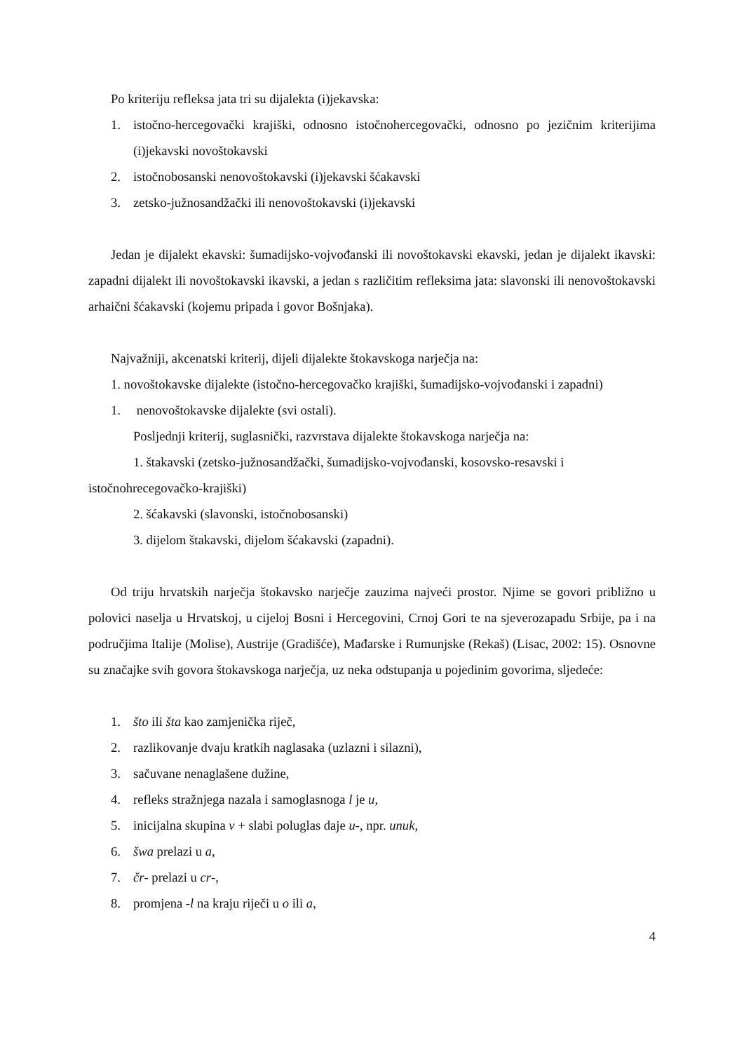Po kriteriju refleksa jata tri su dijalekta (i)jekavska:
1. istočno-hercegovački krajiški, odnosno istočnohercegovački, odnosno po jezičnim kriterijima (i)jekavski novoštokavski
2. istočnobosanski nenovoštokavski (i)jekavski šćakavski
3. zetsko-južnosandžački ili nenovoštokavski (i)jekavski
Jedan je dijalekt ekavski: šumadijsko-vojvođanski ili novoštokavski ekavski, jedan je dijalekt ikavski: zapadni dijalekt ili novoštokavski ikavski, a jedan s različitim refleksima jata: slavonski ili nenovoštokavski arhaični šćakavski (kojemu pripada i govor Bošnjaka).
Najvažniji, akcenatski kriterij, dijeli dijalekte štokavskoga narječja na:
1. novoštokavske dijalekte (istočno-hercegovačko krajiški, šumadijsko-vojvođanski i zapadni)
1. nenovoštokavske dijalekte (svi ostali).
Posljednji kriterij, suglasnički, razvrstava dijalekte štokavskoga narječja na:
1. štakavski (zetsko-južnosandžački, šumadijsko-vojvođanski, kosovsko-resavski i istočnohrecegovačko-krajiški)
2. šćakavski (slavonski, istočnobosanski)
3. dijelom štakavski, dijelom šćakavski (zapadni).
Od triju hrvatskih narječja štokavsko narječje zauzima najveći prostor. Njime se govori približno u polovici naselja u Hrvatskoj, u cijeloj Bosni i Hercegovini, Crnoj Gori te na sjeverozapadu Srbije, pa i na područjima Italije (Molise), Austrije (Gradišće), Mađarske i Rumunjske (Rekaš) (Lisac, 2002: 15). Osnovne su značajke svih govora štokavskoga narječja, uz neka odstupanja u pojedinim govorima, sljedeće:
1. što ili šta kao zamjenička riječ,
2. razlikovanje dvaju kratkih naglasaka (uzlazni i silazni),
3. sačuvane nenaglašene dužine,
4. refleks stražnjega nazala i samoglasnoga l je u,
5. inicijalna skupina v + slabi poluglas daje u-, npr. unuk,
6. šwa prelazi u a,
7. čr- prelazi u cr-,
8. promjena -l na kraju riječi u o ili a,
4